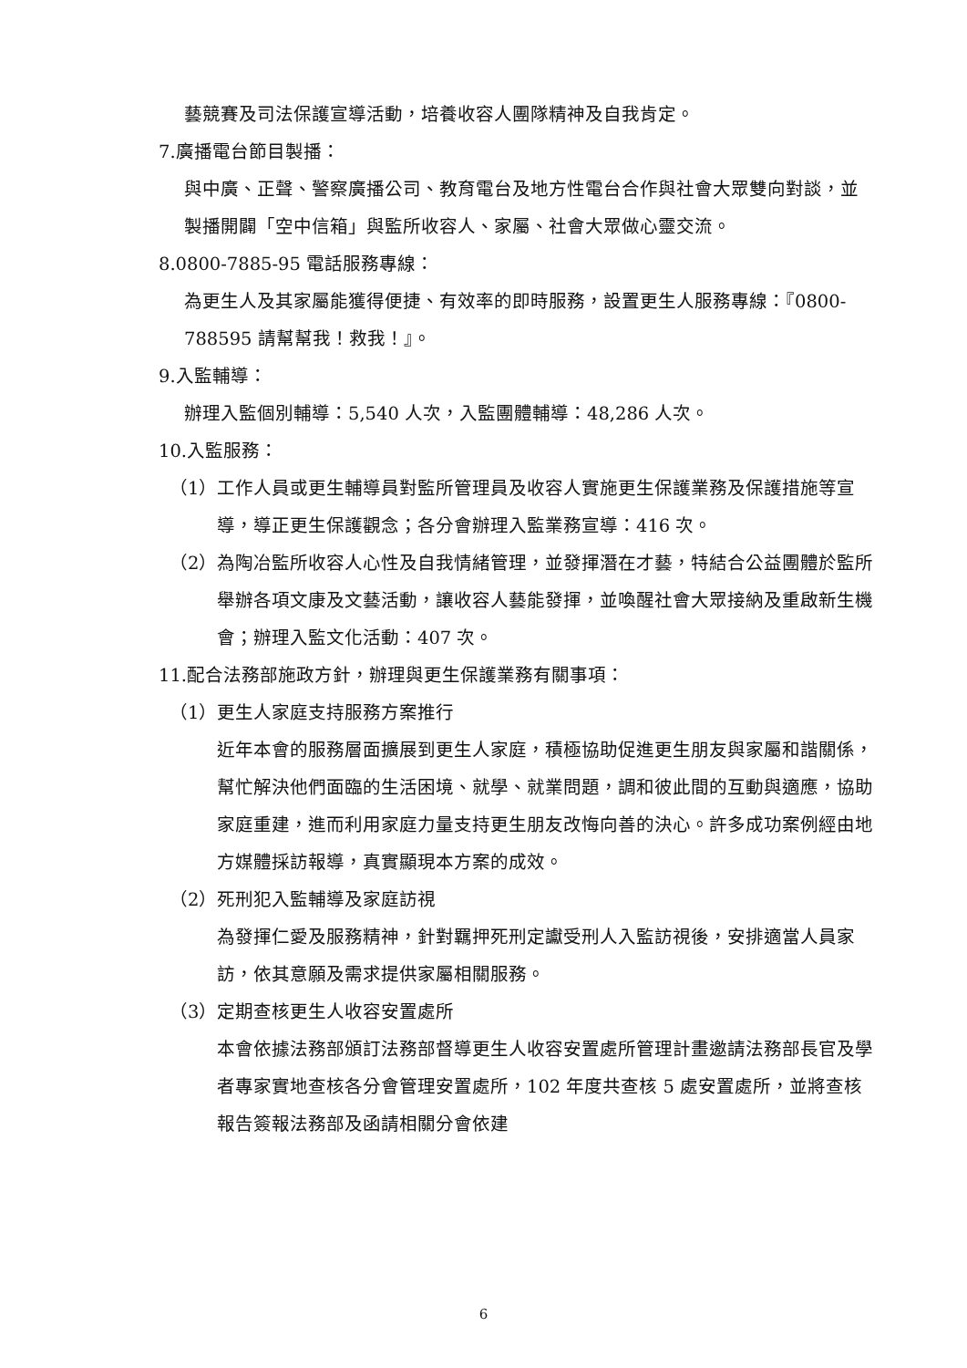藝競賽及司法保護宣導活動，培養收容人團隊精神及自我肯定。
7.廣播電台節目製播：
與中廣、正聲、警察廣播公司、教育電台及地方性電台合作與社會大眾雙向對談，並製播開闢「空中信箱」與監所收容人、家屬、社會大眾做心靈交流。
8.0800-7885-95 電話服務專線：
為更生人及其家屬能獲得便捷、有效率的即時服務，設置更生人服務專線：『0800-788595 請幫幫我！救我！』。
9.入監輔導：
辦理入監個別輔導：5,540 人次，入監團體輔導：48,286 人次。
10.入監服務：
（1）工作人員或更生輔導員對監所管理員及收容人實施更生保護業務及保護措施等宣導，導正更生保護觀念；各分會辦理入監業務宣導：416 次。
（2）為陶冶監所收容人心性及自我情緒管理，並發揮潛在才藝，特結合公益團體於監所舉辦各項文康及文藝活動，讓收容人藝能發揮，並喚醒社會大眾接納及重啟新生機會；辦理入監文化活動：407 次。
11.配合法務部施政方針，辦理與更生保護業務有關事項：
（1）更生人家庭支持服務方案推行
近年本會的服務層面擴展到更生人家庭，積極協助促進更生朋友與家屬和諧關係，幫忙解決他們面臨的生活困境、就學、就業問題，調和彼此間的互動與適應，協助家庭重建，進而利用家庭力量支持更生朋友改悔向善的決心。許多成功案例經由地方媒體採訪報導，真實顯現本方案的成效。
（2）死刑犯入監輔導及家庭訪視
為發揮仁愛及服務精神，針對羈押死刑定讞受刑人入監訪視後，安排適當人員家訪，依其意願及需求提供家屬相關服務。
（3）定期查核更生人收容安置處所
本會依據法務部頒訂法務部督導更生人收容安置處所管理計畫邀請法務部長官及學者專家實地查核各分會管理安置處所，102 年度共查核 5 處安置處所，並將查核報告簽報法務部及函請相關分會依建
6